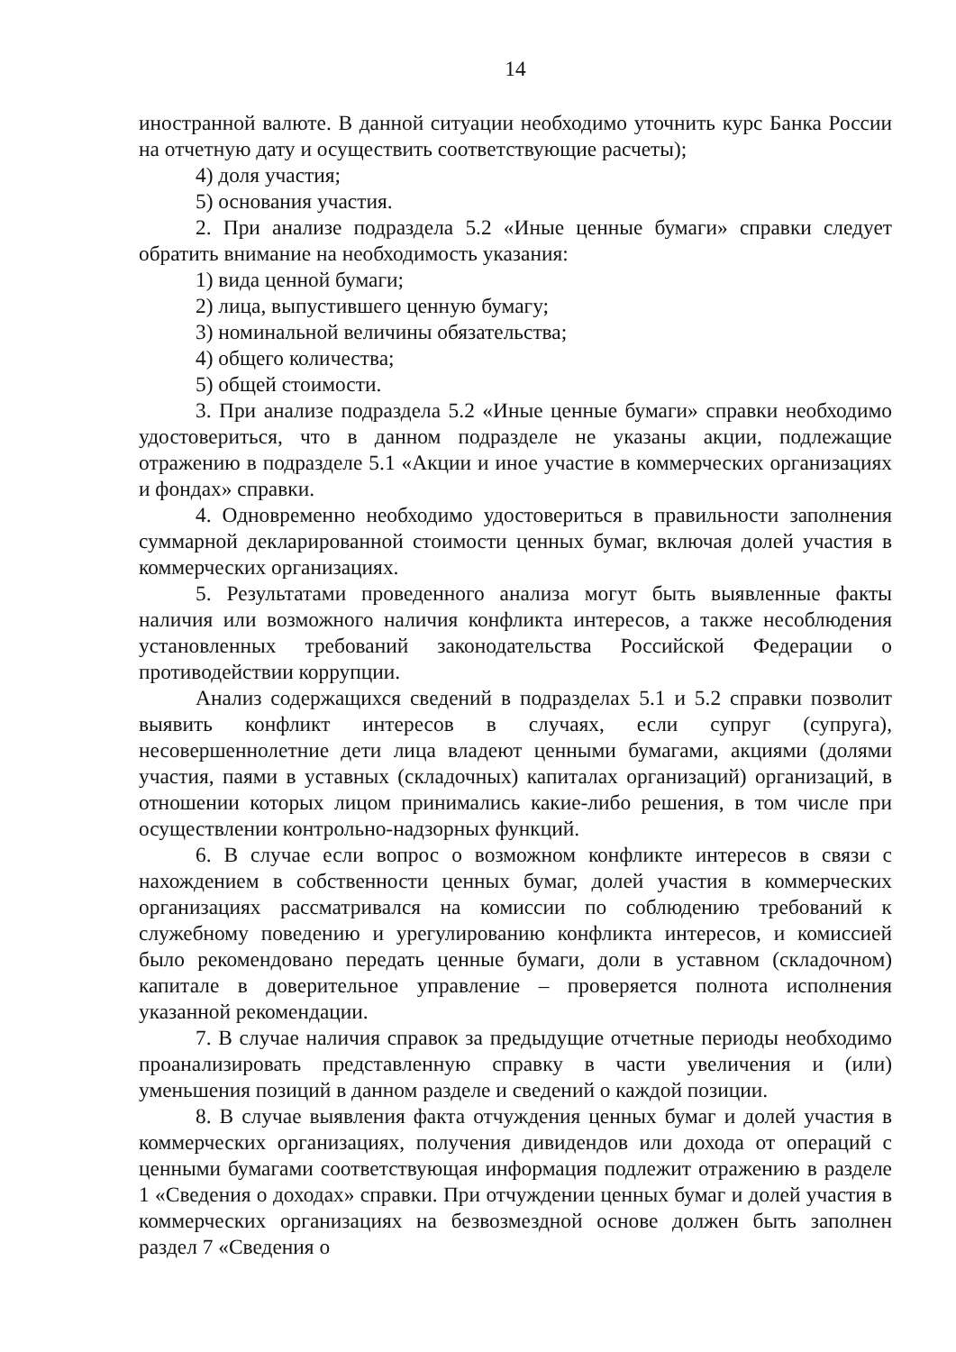14
иностранной валюте. В данной ситуации необходимо уточнить курс Банка России на отчетную дату и осуществить соответствующие расчеты);
4) доля участия;
5) основания участия.
2. При анализе подраздела 5.2 «Иные ценные бумаги» справки следует обратить внимание на необходимость указания:
1) вида ценной бумаги;
2) лица, выпустившего ценную бумагу;
3) номинальной величины обязательства;
4) общего количества;
5) общей стоимости.
3. При анализе подраздела 5.2 «Иные ценные бумаги» справки необходимо удостовериться, что в данном подразделе не указаны акции, подлежащие отражению в подразделе 5.1 «Акции и иное участие в коммерческих организациях и фондах» справки.
4. Одновременно необходимо удостовериться в правильности заполнения суммарной декларированной стоимости ценных бумаг, включая долей участия в коммерческих организациях.
5. Результатами проведенного анализа могут быть выявленные факты наличия или возможного наличия конфликта интересов, а также несоблюдения установленных требований законодательства Российской Федерации о противодействии коррупции.
Анализ содержащихся сведений в подразделах 5.1 и 5.2 справки позволит выявить конфликт интересов в случаях, если супруг (супруга), несовершеннолетние дети лица владеют ценными бумагами, акциями (долями участия, паями в уставных (складочных) капиталах организаций) организаций, в отношении которых лицом принимались какие-либо решения, в том числе при осуществлении контрольно-надзорных функций.
6. В случае если вопрос о возможном конфликте интересов в связи с нахождением в собственности ценных бумаг, долей участия в коммерческих организациях рассматривался на комиссии по соблюдению требований к служебному поведению и урегулированию конфликта интересов, и комиссией было рекомендовано передать ценные бумаги, доли в уставном (складочном) капитале в доверительное управление – проверяется полнота исполнения указанной рекомендации.
7. В случае наличия справок за предыдущие отчетные периоды необходимо проанализировать представленную справку в части увеличения и (или) уменьшения позиций в данном разделе и сведений о каждой позиции.
8. В случае выявления факта отчуждения ценных бумаг и долей участия в коммерческих организациях, получения дивидендов или дохода от операций с ценными бумагами соответствующая информация подлежит отражению в разделе 1 «Сведения о доходах» справки. При отчуждении ценных бумаг и долей участия в коммерческих организациях на безвозмездной основе должен быть заполнен раздел 7 «Сведения о